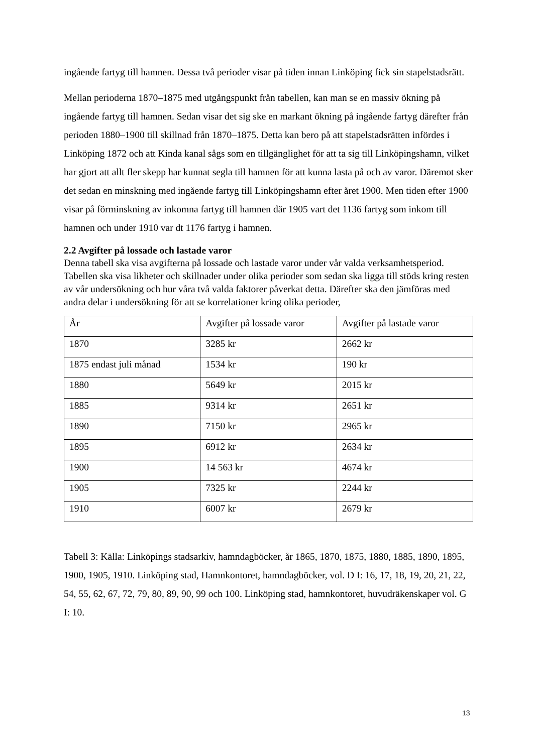ingående fartyg till hamnen. Dessa två perioder visar på tiden innan Linköping fick sin stapelstadsrätt.
Mellan perioderna 1870–1875 med utgångspunkt från tabellen, kan man se en massiv ökning på ingående fartyg till hamnen. Sedan visar det sig ske en markant ökning på ingående fartyg därefter från perioden 1880–1900 till skillnad från 1870–1875. Detta kan bero på att stapelstadsrätten infördes i Linköping 1872 och att Kinda kanal sågs som en tillgänglighet för att ta sig till Linköpingshamn, vilket har gjort att allt fler skepp har kunnat segla till hamnen för att kunna lasta på och av varor. Däremot sker det sedan en minskning med ingående fartyg till Linköpingshamn efter året 1900. Men tiden efter 1900 visar på förminskning av inkomna fartyg till hamnen där 1905 vart det 1136 fartyg som inkom till hamnen och under 1910 var dt 1176 fartyg i hamnen.
2.2 Avgifter på lossade och lastade varor
Denna tabell ska visa avgifterna på lossade och lastade varor under vår valda verksamhetsperiod. Tabellen ska visa likheter och skillnader under olika perioder som sedan ska ligga till stöds kring resten av vår undersökning och hur våra två valda faktorer påverkat detta. Därefter ska den jämföras med andra delar i undersökning för att se korrelationer kring olika perioder,
| År | Avgifter på lossade varor | Avgifter på lastade varor |
| 1870 | 3285 kr | 2662 kr |
| 1875 endast juli månad | 1534 kr | 190 kr |
| 1880 | 5649 kr | 2015 kr |
| 1885 | 9314 kr | 2651 kr |
| 1890 | 7150 kr | 2965 kr |
| 1895 | 6912 kr | 2634 kr |
| 1900 | 14 563 kr | 4674 kr |
| 1905 | 7325 kr | 2244 kr |
| 1910 | 6007 kr | 2679 kr |
Tabell 3: Källa: Linköpings stadsarkiv, hamndagböcker, år 1865, 1870, 1875, 1880, 1885, 1890, 1895, 1900, 1905, 1910. Linköping stad, Hamnkontoret, hamndagböcker, vol. D I: 16, 17, 18, 19, 20, 21, 22, 54, 55, 62, 67, 72, 79, 80, 89, 90, 99 och 100. Linköping stad, hamnkontoret, huvudräkenskaper vol. G I: 10.
13